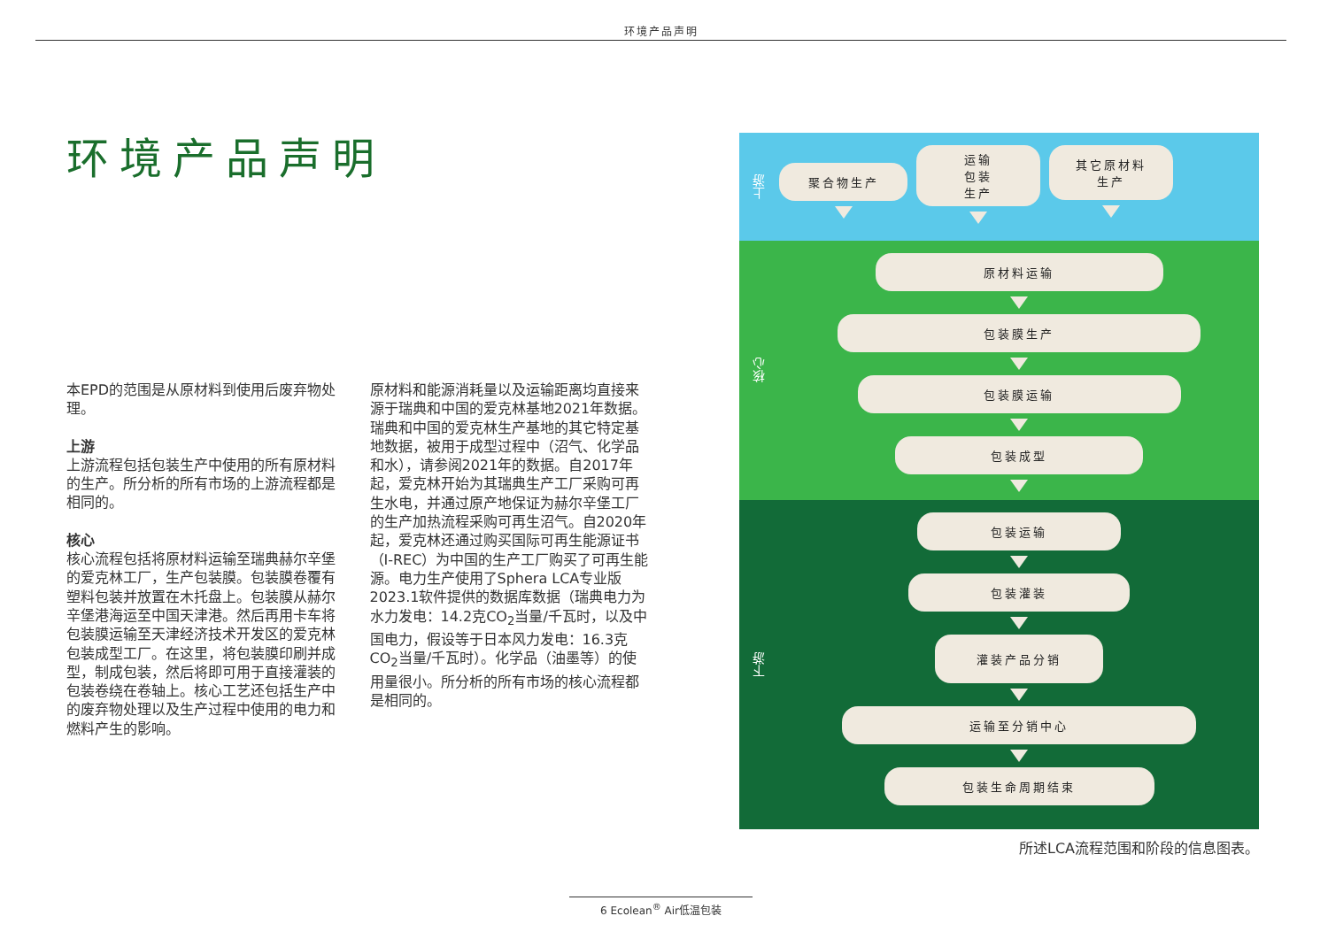环境产品声明
环境产品声明
本EPD的范围是从原材料到使用后废弃物处理。
上游
上游流程包括包装生产中使用的所有原材料的生产。所分析的所有市场的上游流程都是相同的。
核心
核心流程包括将原材料运输至瑞典赫尔辛堡的爱克林工厂，生产包装膜。包装膜卷覆有塑料包装并放置在木托盘上。包装膜从赫尔辛堡港海运至中国天津港。然后再用卡车将包装膜运输至天津经济技术开发区的爱克林包装成型工厂。在这里，将包装膜印刷并成型，制成包装，然后将即可用于直接灌装的包装卷绕在卷轴上。核心工艺还包括生产中的废弃物处理以及生产过程中使用的电力和燃料产生的影响。
原材料和能源消耗量以及运输距离均直接来源于瑞典和中国的爱克林基地2021年数据。瑞典和中国的爱克林生产基地的其它特定基地数据，被用于成型过程中（沼气、化学品和水），请参阅2021年的数据。自2017年起，爱克林开始为其瑞典生产工厂采购可再生水电，并通过原产地保证为赫尔辛堡工厂的生产加热流程采购可再生沼气。自2020年起，爱克林还通过购买国际可再生能源证书（I-REC）为中国的生产工厂购买了可再生能源。电力生产使用了Sphera LCA专业版2023.1软件提供的数据库数据（瑞典电力为水力发电：14.2克CO<sub>2</sub>当量/千瓦时，以及中国电力，假设等于日本风力发电：16.3克CO<sub>2</sub>当量/千瓦时）。化学品（油墨等）的使用量很小。所分析的所有市场的核心流程都是相同的。
上游
聚合物生产
运输
包装
生产
其它原材料
生产
核心
原材料运输
包装膜生产
包装膜运输
包装成型
下游
包装运输
包装灌装
灌装产品分销
运输至分销中心
包装生命周期结束
所述LCA流程范围和阶段的信息图表。
6 Ecolean<sup>®</sup> Air低温包装